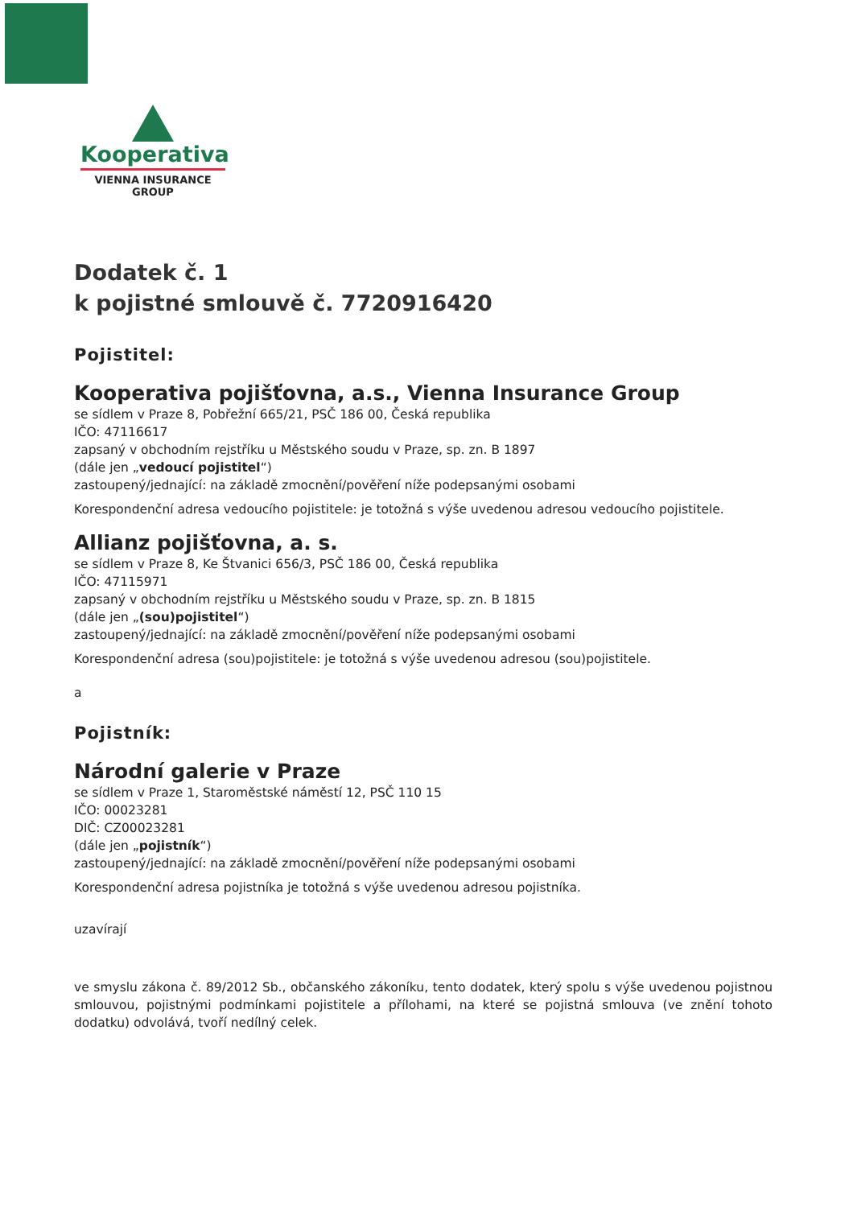Kooperativa
VIENNA INSURANCE GROUP
Dodatek č. 1
k pojistné smlouvě č. 7720916420
Pojistitel:
Kooperativa pojišťovna, a.s., Vienna Insurance Group
se sídlem v Praze 8, Pobřežní 665/21, PSČ 186 00, Česká republika
IČO: 47116617
zapsaný v obchodním rejstříku u Městského soudu v Praze, sp. zn. B 1897
(dále jen „vedoucí pojistitel“)
zastoupený/jednající: na základě zmocnění/pověření níže podepsanými osobami
Korespondenční adresa vedoucího pojistitele: je totožná s výše uvedenou adresou vedoucího pojistitele.
Allianz pojišťovna, a. s.
se sídlem v Praze 8, Ke Štvanici 656/3, PSČ 186 00, Česká republika
IČO: 47115971
zapsaný v obchodním rejstříku u Městského soudu v Praze, sp. zn. B 1815
(dále jen „(sou)pojistitel“)
zastoupený/jednající: na základě zmocnění/pověření níže podepsanými osobami
Korespondenční adresa (sou)pojistitele: je totožná s výše uvedenou adresou (sou)pojistitele.
a
Pojistník:
Národní galerie v Praze
se sídlem v Praze 1, Staroměstské náměstí 12, PSČ 110 15
IČO: 00023281
DIČ: CZ00023281
(dále jen „pojistník“)
zastoupený/jednající: na základě zmocnění/pověření níže podepsanými osobami
Korespondenční adresa pojistníka je totožná s výše uvedenou adresou pojistníka.
uzavírají
ve smyslu zákona č. 89/2012 Sb., občanského zákoníku, tento dodatek, který spolu s výše uvedenou pojistnou smlouvou, pojistnými podmínkami pojistitele a přílohami, na které se pojistná smlouva (ve znění tohoto dodatku) odvolává, tvoří nedílný celek.